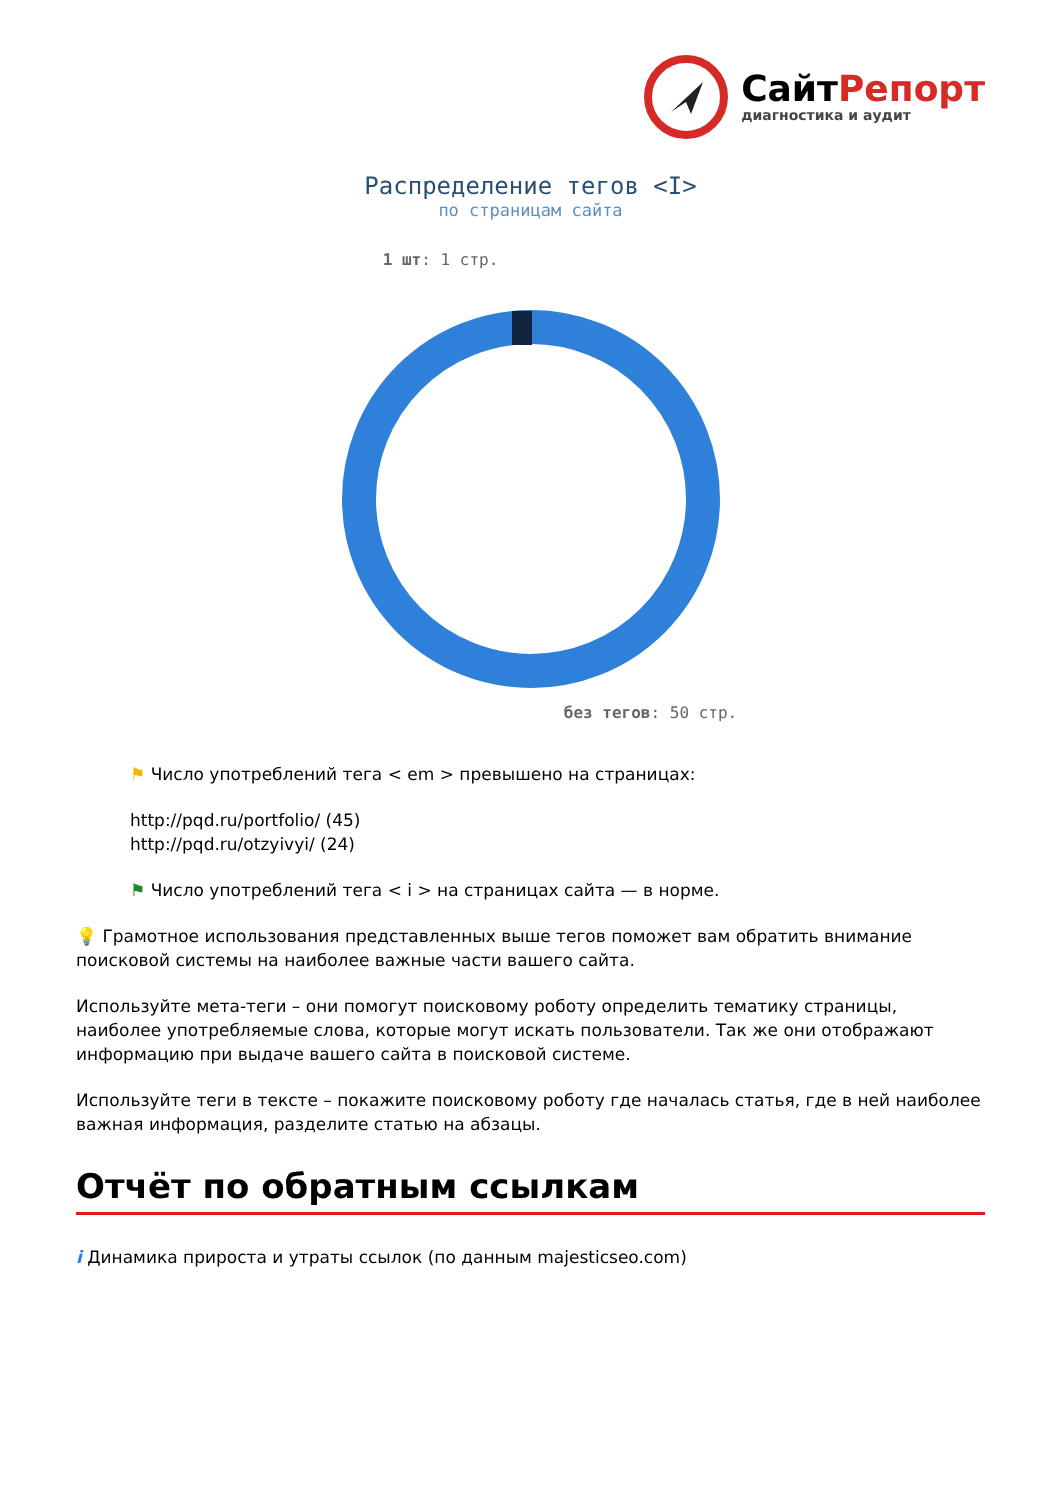СайтРепорт
диагностика и аудит
Распределение тегов <I>
по страницам сайта
1 шт: 1 стр.
без тегов: 50 стр.
⚑ Число употреблений тега < em > превышено на страницах:
http://pqd.ru/portfolio/ (45)
http://pqd.ru/otzyivyi/ (24)
⚑ Число употреблений тега < i > на страницах сайта — в норме.
💡 Грамотное использования представленных выше тегов поможет вам обратить внимание поисковой системы на наиболее важные части вашего сайта.
Используйте мета-теги – они помогут поисковому роботу определить тематику страницы, наиболее употребляемые слова, которые могут искать пользователи. Так же они отображают информацию при выдаче вашего сайта в поисковой системе.
Используйте теги в тексте – покажите поисковому роботу где началась статья, где в ней наиболее важная информация, разделите статью на абзацы.
Отчёт по обратным ссылкам
i Динамика прироста и утраты ссылок (по данным majesticseo.com)